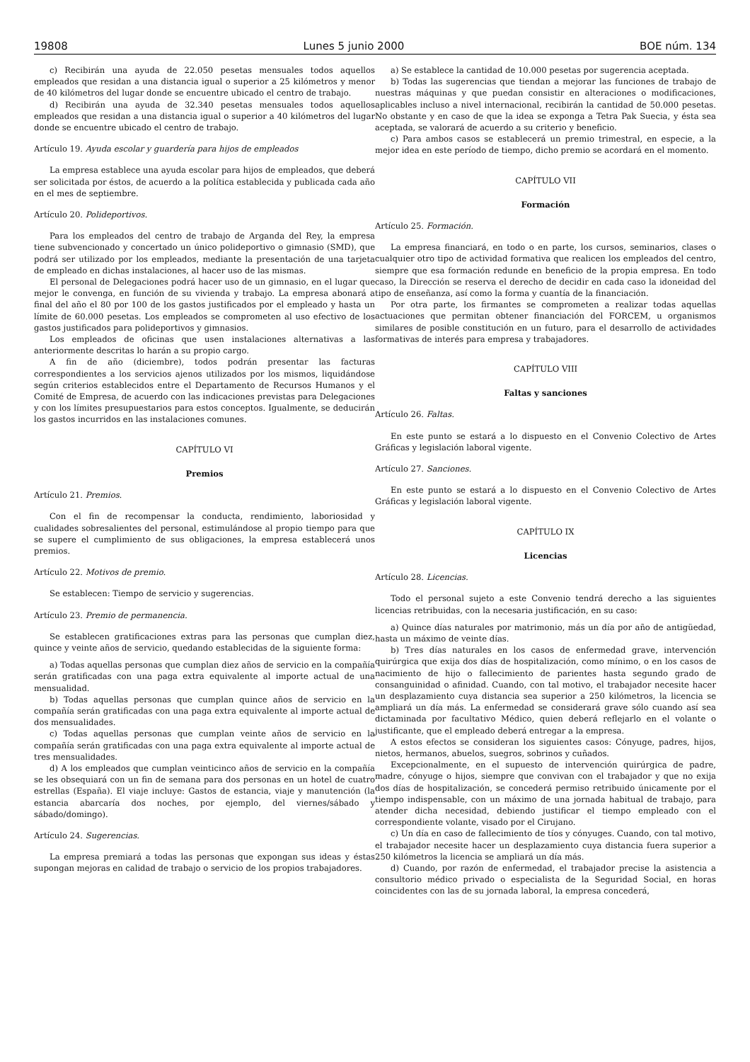19808 Lunes 5 junio 2000 BOE núm. 134
c) Recibirán una ayuda de 22.050 pesetas mensuales todos aquellos empleados que residan a una distancia igual o superior a 25 kilómetros y menor de 40 kilómetros del lugar donde se encuentre ubicado el centro de trabajo.
d) Recibirán una ayuda de 32.340 pesetas mensuales todos aquellos empleados que residan a una distancia igual o superior a 40 kilómetros del lugar donde se encuentre ubicado el centro de trabajo.
Artículo 19. Ayuda escolar y guardería para hijos de empleados
La empresa establece una ayuda escolar para hijos de empleados, que deberá ser solicitada por éstos, de acuerdo a la política establecida y publicada cada año en el mes de septiembre.
Artículo 20. Polideportivos.
Para los empleados del centro de trabajo de Arganda del Rey, la empresa tiene subvencionado y concertado un único polideportivo o gimnasio (SMD), que podrá ser utilizado por los empleados, mediante la presentación de una tarjeta de empleado en dichas instalaciones, al hacer uso de las mismas.
El personal de Delegaciones podrá hacer uso de un gimnasio, en el lugar que mejor le convenga, en función de su vivienda y trabajo. La empresa abonará a final del año el 80 por 100 de los gastos justificados por el empleado y hasta un límite de 60.000 pesetas. Los empleados se comprometen al uso efectivo de los gastos justificados para polideportivos y gimnasios.
Los empleados de oficinas que usen instalaciones alternativas a las anteriormente descritas lo harán a su propio cargo.
A fin de año (diciembre), todos podrán presentar las facturas correspondientes a los servicios ajenos utilizados por los mismos, liquidándose según criterios establecidos entre el Departamento de Recursos Humanos y el Comité de Empresa, de acuerdo con las indicaciones previstas para Delegaciones y con los límites presupuestarios para estos conceptos. Igualmente, se deducirán los gastos incurridos en las instalaciones comunes.
CAPÍTULO VI
Premios
Artículo 21. Premios.
Con el fin de recompensar la conducta, rendimiento, laboriosidad y cualidades sobresalientes del personal, estimulándose al propio tiempo para que se supere el cumplimiento de sus obligaciones, la empresa establecerá unos premios.
Artículo 22. Motivos de premio.
Se establecen: Tiempo de servicio y sugerencias.
Artículo 23. Premio de permanencia.
Se establecen gratificaciones extras para las personas que cumplan diez, quince y veinte años de servicio, quedando establecidas de la siguiente forma:
a) Todas aquellas personas que cumplan diez años de servicio en la compañía serán gratificadas con una paga extra equivalente al importe actual de una mensualidad.
b) Todas aquellas personas que cumplan quince años de servicio en la compañía serán gratificadas con una paga extra equivalente al importe actual de dos mensualidades.
c) Todas aquellas personas que cumplan veinte años de servicio en la compañía serán gratificadas con una paga extra equivalente al importe actual de tres mensualidades.
d) A los empleados que cumplan veinticinco años de servicio en la compañía se les obsequiará con un fin de semana para dos personas en un hotel de cuatro estrellas (España). El viaje incluye: Gastos de estancia, viaje y manutención (la estancia abarcaría dos noches, por ejemplo, del viernes/sábado y sábado/domingo).
Artículo 24. Sugerencias.
La empresa premiará a todas las personas que expongan sus ideas y éstas supongan mejoras en calidad de trabajo o servicio de los propios trabajadores.
a) Se establece la cantidad de 10.000 pesetas por sugerencia aceptada.
b) Todas las sugerencias que tiendan a mejorar las funciones de trabajo de nuestras máquinas y que puedan consistir en alteraciones o modificaciones, aplicables incluso a nivel internacional, recibirán la cantidad de 50.000 pesetas. No obstante y en caso de que la idea se exponga a Tetra Pak Suecia, y ésta sea aceptada, se valorará de acuerdo a su criterio y beneficio.
c) Para ambos casos se establecerá un premio trimestral, en especie, a la mejor idea en este período de tiempo, dicho premio se acordará en el momento.
CAPÍTULO VII
Formación
Artículo 25. Formación.
La empresa financiará, en todo o en parte, los cursos, seminarios, clases o cualquier otro tipo de actividad formativa que realicen los empleados del centro, siempre que esa formación redunde en beneficio de la propia empresa. En todo caso, la Dirección se reserva el derecho de decidir en cada caso la idoneidad del tipo de enseñanza, así como la forma y cuantía de la financiación.
Por otra parte, los firmantes se comprometen a realizar todas aquellas actuaciones que permitan obtener financiación del FORCEM, u organismos similares de posible constitución en un futuro, para el desarrollo de actividades formativas de interés para empresa y trabajadores.
CAPÍTULO VIII
Faltas y sanciones
Artículo 26. Faltas.
En este punto se estará a lo dispuesto en el Convenio Colectivo de Artes Gráficas y legislación laboral vigente.
Artículo 27. Sanciones.
En este punto se estará a lo dispuesto en el Convenio Colectivo de Artes Gráficas y legislación laboral vigente.
CAPÍTULO IX
Licencias
Artículo 28. Licencias.
Todo el personal sujeto a este Convenio tendrá derecho a las siguientes licencias retribuidas, con la necesaria justificación, en su caso:
a) Quince días naturales por matrimonio, más un día por año de antigüedad, hasta un máximo de veinte días.
b) Tres días naturales en los casos de enfermedad grave, intervención quirúrgica que exija dos días de hospitalización, como mínimo, o en los casos de nacimiento de hijo o fallecimiento de parientes hasta segundo grado de consanguinidad o afinidad. Cuando, con tal motivo, el trabajador necesite hacer un desplazamiento cuya distancia sea superior a 250 kilómetros, la licencia se ampliará un día más. La enfermedad se considerará grave sólo cuando así sea dictaminada por facultativo Médico, quien deberá reflejarlo en el volante o justificante, que el empleado deberá entregar a la empresa.
A estos efectos se consideran los siguientes casos: Cónyuge, padres, hijos, nietos, hermanos, abuelos, suegros, sobrinos y cuñados.
Excepcionalmente, en el supuesto de intervención quirúrgica de padre, madre, cónyuge o hijos, siempre que convivan con el trabajador y que no exija dos días de hospitalización, se concederá permiso retribuido únicamente por el tiempo indispensable, con un máximo de una jornada habitual de trabajo, para atender dicha necesidad, debiendo justificar el tiempo empleado con el correspondiente volante, visado por el Cirujano.
c) Un día en caso de fallecimiento de tíos y cónyuges. Cuando, con tal motivo, el trabajador necesite hacer un desplazamiento cuya distancia fuera superior a 250 kilómetros la licencia se ampliará un día más.
d) Cuando, por razón de enfermedad, el trabajador precise la asistencia a consultorio médico privado o especialista de la Seguridad Social, en horas coincidentes con las de su jornada laboral, la empresa concederá,